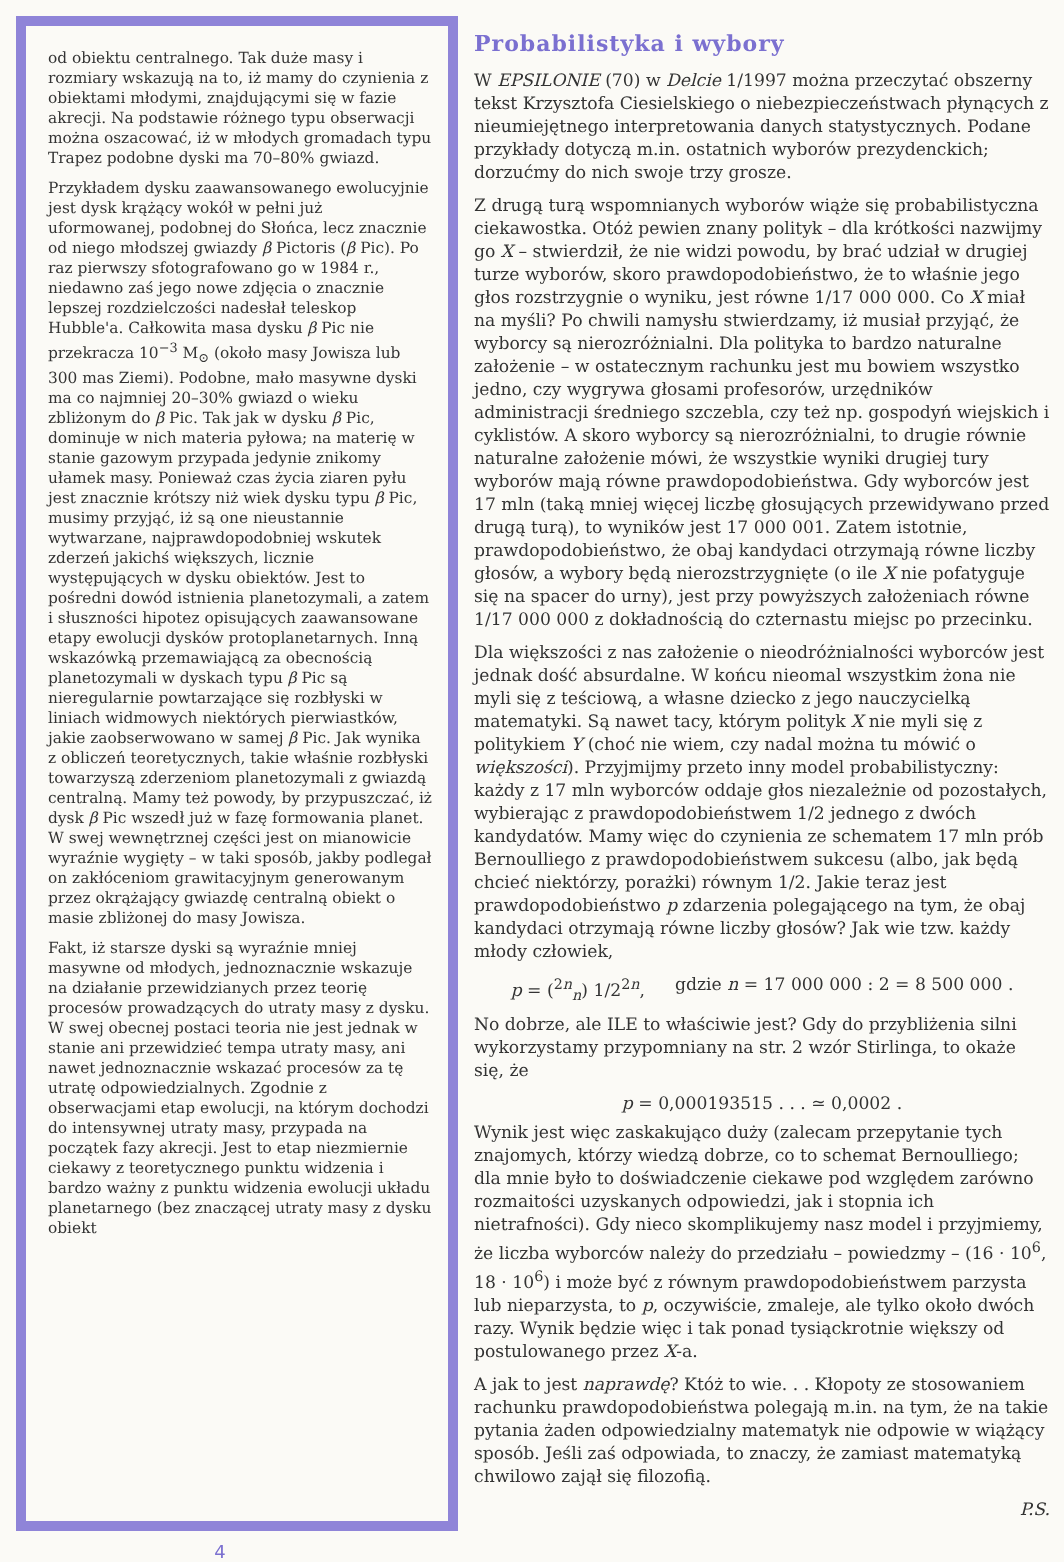od obiektu centralnego. Tak duże masy i rozmiary wskazują na to, iż mamy do czynienia z obiektami młodymi, znajdującymi się w fazie akrecji. Na podstawie różnego typu obserwacji można oszacować, iż w młodych gromadach typu Trapez podobne dyski ma 70–80% gwiazd.
Przykładem dysku zaawansowanego ewolucyjnie jest dysk krążący wokół w pełni już uformowanej, podobnej do Słońca, lecz znacznie od niego młodszej gwiazdy β Pictoris (β Pic). Po raz pierwszy sfotografowano go w 1984 r., niedawno zaś jego nowe zdjęcia o znacznie lepszej rozdzielczości nadesłał teleskop Hubble'a. Całkowita masa dysku β Pic nie przekracza 10<sup>−3</sup> M<sub>⊙</sub> (około masy Jowisza lub 300 mas Ziemi). Podobne, mało masywne dyski ma co najmniej 20–30% gwiazd o wieku zbliżonym do β Pic. Tak jak w dysku β Pic, dominuje w nich materia pyłowa; na materię w stanie gazowym przypada jedynie znikomy ułamek masy. Ponieważ czas życia ziaren pyłu jest znacznie krótszy niż wiek dysku typu β Pic, musimy przyjąć, iż są one nieustannie wytwarzane, najprawdopodobniej wskutek zderzeń jakichś większych, licznie występujących w dysku obiektów. Jest to pośredni dowód istnienia planetozymali, a zatem i słuszności hipotez opisujących zaawansowane etapy ewolucji dysków protoplanetarnych. Inną wskazówką przemawiającą za obecnością planetozymali w dyskach typu β Pic są nieregularnie powtarzające się rozbłyski w liniach widmowych niektórych pierwiastków, jakie zaobserwowano w samej β Pic. Jak wynika z obliczeń teoretycznych, takie właśnie rozbłyski towarzyszą zderzeniom planetozymali z gwiazdą centralną. Mamy też powody, by przypuszczać, iż dysk β Pic wszedł już w fazę formowania planet. W swej wewnętrznej części jest on mianowicie wyraźnie wygięty – w taki sposób, jakby podlegał on zakłóceniom grawitacyjnym generowanym przez okrążający gwiazdę centralną obiekt o masie zbliżonej do masy Jowisza.
Fakt, iż starsze dyski są wyraźnie mniej masywne od młodych, jednoznacznie wskazuje na działanie przewidzianych przez teorię procesów prowadzących do utraty masy z dysku. W swej obecnej postaci teoria nie jest jednak w stanie ani przewidzieć tempa utraty masy, ani nawet jednoznacznie wskazać procesów za tę utratę odpowiedzialnych. Zgodnie z obserwacjami etap ewolucji, na którym dochodzi do intensywnej utraty masy, przypada na początek fazy akrecji. Jest to etap niezmiernie ciekawy z teoretycznego punktu widzenia i bardzo ważny z punktu widzenia ewolucji układu planetarnego (bez znaczącej utraty masy z dysku obiekt
Probabilistyka i wybory
W EPSILONIE (70) w Delcie 1/1997 można przeczytać obszerny tekst Krzysztofa Ciesielskiego o niebezpieczeństwach płynących z nieumiejętnego interpretowania danych statystycznych. Podane przykłady dotyczą m.in. ostatnich wyborów prezydenckich; dorzućmy do nich swoje trzy grosze.
Z drugą turą wspomnianych wyborów wiąże się probabilistyczna ciekawostka. Otóż pewien znany polityk – dla krótkości nazwijmy go X – stwierdził, że nie widzi powodu, by brać udział w drugiej turze wyborów, skoro prawdopodobieństwo, że to właśnie jego głos rozstrzygnie o wyniku, jest równe 1/17 000 000. Co X miał na myśli? Po chwili namysłu stwierdzamy, iż musiał przyjąć, że wyborcy są nierozróżnialni. Dla polityka to bardzo naturalne założenie – w ostatecznym rachunku jest mu bowiem wszystko jedno, czy wygrywa głosami profesorów, urzędników administracji średniego szczebla, czy też np. gospodyń wiejskich i cyklistów. A skoro wyborcy są nierozróżnialni, to drugie równie naturalne założenie mówi, że wszystkie wyniki drugiej tury wyborów mają równe prawdopodobieństwa. Gdy wyborców jest 17 mln (taką mniej więcej liczbę głosujących przewidywano przed drugą turą), to wyników jest 17 000 001. Zatem istotnie, prawdopodobieństwo, że obaj kandydaci otrzymają równe liczby głosów, a wybory będą nierozstrzygnięte (o ile X nie pofatyguje się na spacer do urny), jest przy powyższych założeniach równe 1/17 000 000 z dokładnością do czternastu miejsc po przecinku.
Dla większości z nas założenie o nieodróżnialności wyborców jest jednak dość absurdalne. W końcu nieomal wszystkim żona nie myli się z teściową, a własne dziecko z jego nauczycielką matematyki. Są nawet tacy, którym polityk X nie myli się z politykiem Y (choć nie wiem, czy nadal można tu mówić o większości). Przyjmijmy przeto inny model probabilistyczny: każdy z 17 mln wyborców oddaje głos niezależnie od pozostałych, wybierając z prawdopodobieństwem 1/2 jednego z dwóch kandydatów. Mamy więc do czynienia ze schematem 17 mln prób Bernoulliego z prawdopodobieństwem sukcesu (albo, jak będą chcieć niektórzy, porażki) równym 1/2. Jakie teraz jest prawdopodobieństwo p zdarzenia polegającego na tym, że obaj kandydaci otrzymają równe liczby głosów? Jak wie tzw. każdy młody człowiek,
p = (<sup>2n</sup><sub>n</sub>) 1/2<sup>2n</sup>, gdzie n = 17 000 000 : 2 = 8 500 000 .
No dobrze, ale ILE to właściwie jest? Gdy do przybliżenia silni wykorzystamy przypomniany na str. 2 wzór Stirlinga, to okaże się, że
p = 0,000193515 . . . ≃ 0,0002 .
Wynik jest więc zaskakująco duży (zalecam przepytanie tych znajomych, którzy wiedzą dobrze, co to schemat Bernoulliego; dla mnie było to doświadczenie ciekawe pod względem zarówno rozmaitości uzyskanych odpowiedzi, jak i stopnia ich nietrafności). Gdy nieco skomplikujemy nasz model i przyjmiemy, że liczba wyborców należy do przedziału – powiedzmy – (16 · 10<sup>6</sup>, 18 · 10<sup>6</sup>) i może być z równym prawdopodobieństwem parzysta lub nieparzysta, to p, oczywiście, zmaleje, ale tylko około dwóch razy. Wynik będzie więc i tak ponad tysiąckrotnie większy od postulowanego przez X-a.
A jak to jest naprawdę? Któż to wie. . . Kłopoty ze stosowaniem rachunku prawdopodobieństwa polegają m.in. na tym, że na takie pytania żaden odpowiedzialny matematyk nie odpowie w wiążący sposób. Jeśli zaś odpowiada, to znaczy, że zamiast matematyką chwilowo zajął się filozofią.
P.S.
4